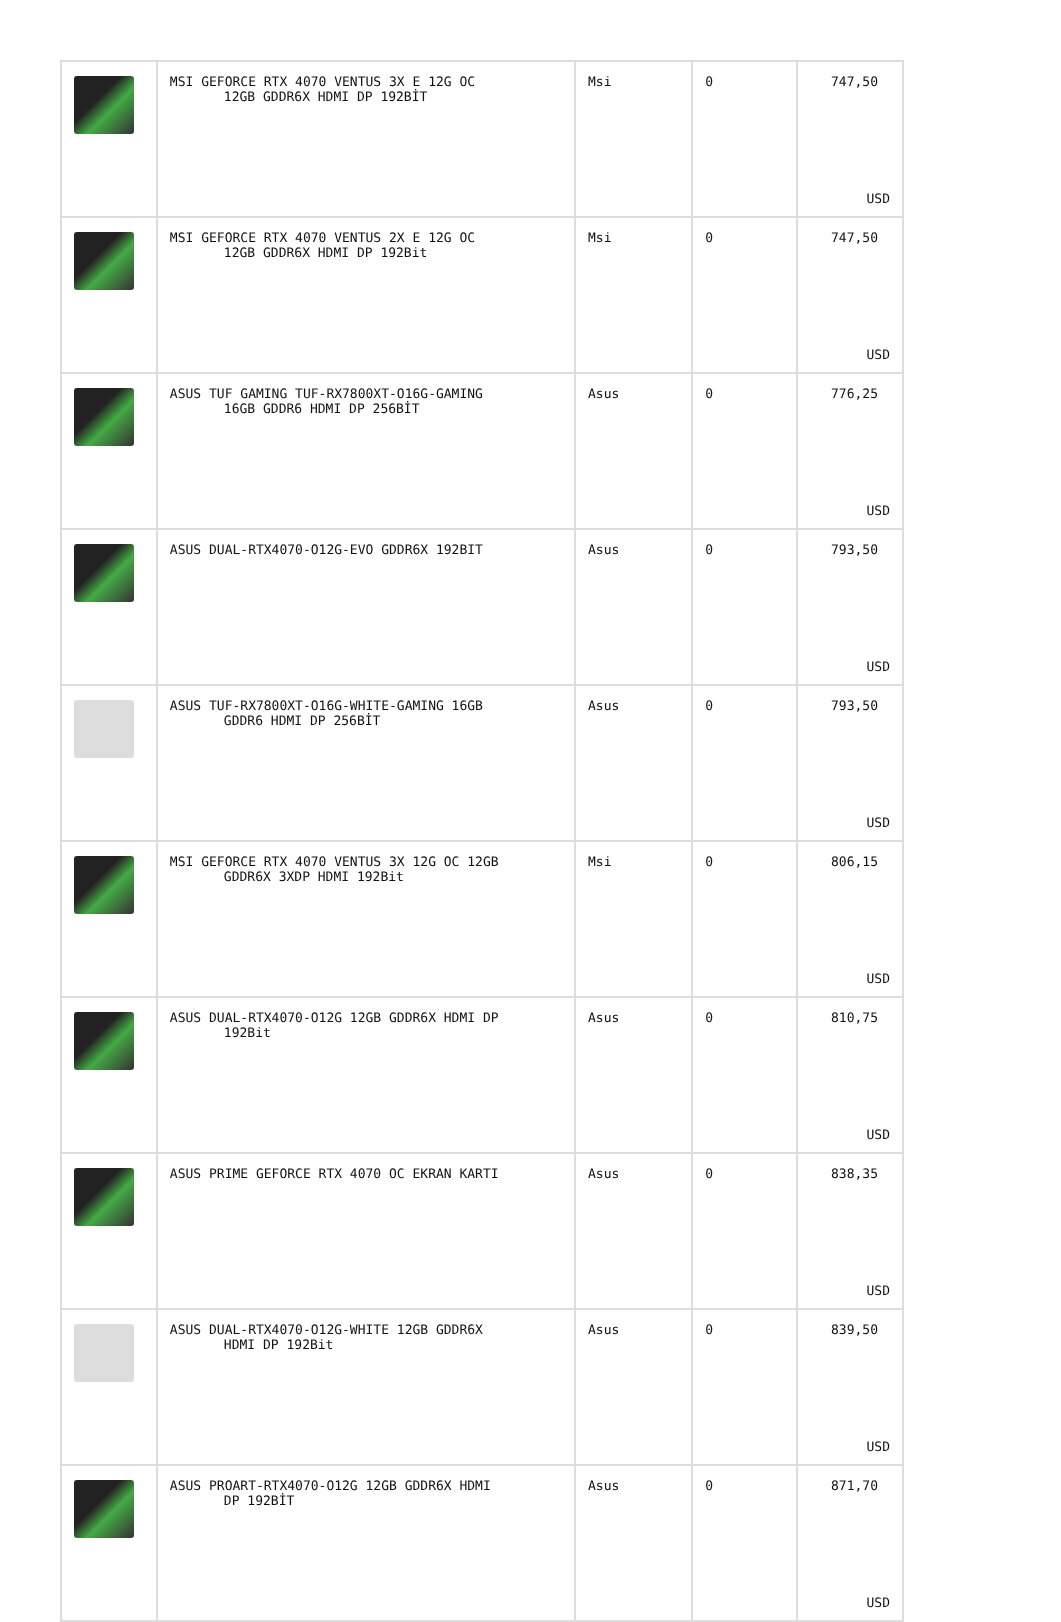| | MSI GEFORCE RTX 4070 VENTUS 3X E 12G OC 12GB GDDR6X HDMI DP 192BİT | Msi | 0 | 747,50 USD |
| | MSI GEFORCE RTX 4070 VENTUS 2X E 12G OC 12GB GDDR6X HDMI DP 192Bit | Msi | 0 | 747,50 USD |
| | ASUS TUF GAMING TUF-RX7800XT-O16G-GAMING 16GB GDDR6 HDMI DP 256BİT | Asus | 0 | 776,25 USD |
| | ASUS DUAL-RTX4070-O12G-EVO GDDR6X 192BIT | Asus | 0 | 793,50 USD |
| | ASUS TUF-RX7800XT-O16G-WHITE-GAMING 16GB GDDR6 HDMI DP 256BİT | Asus | 0 | 793,50 USD |
| | MSI GEFORCE RTX 4070 VENTUS 3X 12G OC 12GB GDDR6X 3XDP HDMI 192Bit | Msi | 0 | 806,15 USD |
| | ASUS DUAL-RTX4070-O12G 12GB GDDR6X HDMI DP 192Bit | Asus | 0 | 810,75 USD |
| | ASUS PRIME GEFORCE RTX 4070 OC EKRAN KARTI | Asus | 0 | 838,35 USD |
| | ASUS DUAL-RTX4070-O12G-WHITE 12GB GDDR6X HDMI DP 192Bit | Asus | 0 | 839,50 USD |
| | ASUS PROART-RTX4070-O12G 12GB GDDR6X HDMI DP 192BİT | Asus | 0 | 871,70 USD |